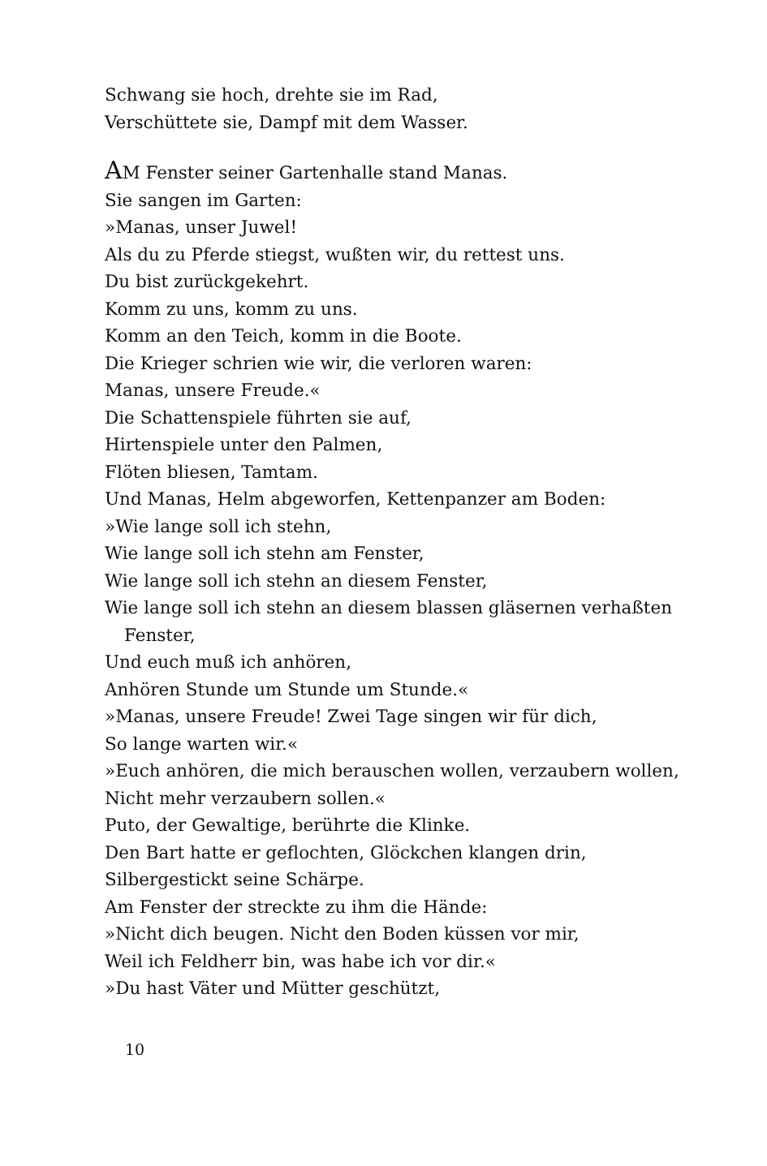Schwang sie hoch, drehte sie im Rad,
Verschüttete sie, Dampf mit dem Wasser.
AM Fenster seiner Gartenhalle stand Manas.
Sie sangen im Garten:
»Manas, unser Juwel!
Als du zu Pferde stiegst, wußten wir, du rettest uns.
Du bist zurückgekehrt.
Komm zu uns, komm zu uns.
Komm an den Teich, komm in die Boote.
Die Krieger schrien wie wir, die verloren waren:
Manas, unsere Freude.«
Die Schattenspiele führten sie auf,
Hirtenspiele unter den Palmen,
Flöten bliesen, Tamtam.
Und Manas, Helm abgeworfen, Kettenpanzer am Boden:
»Wie lange soll ich stehn,
Wie lange soll ich stehn am Fenster,
Wie lange soll ich stehn an diesem Fenster,
Wie lange soll ich stehn an diesem blassen gläsernen verhaßten
Fenster,
Und euch muß ich anhören,
Anhören Stunde um Stunde um Stunde.«
»Manas, unsere Freude! Zwei Tage singen wir für dich,
So lange warten wir.«
»Euch anhören, die mich berauschen wollen, verzaubern wollen,
Nicht mehr verzaubern sollen.«
Puto, der Gewaltige, berührte die Klinke.
Den Bart hatte er geflochten, Glöckchen klangen drin,
Silbergestickt seine Schärpe.
Am Fenster der streckte zu ihm die Hände:
»Nicht dich beugen. Nicht den Boden küssen vor mir,
Weil ich Feldherr bin, was habe ich vor dir.«
»Du hast Väter und Mütter geschützt,
10